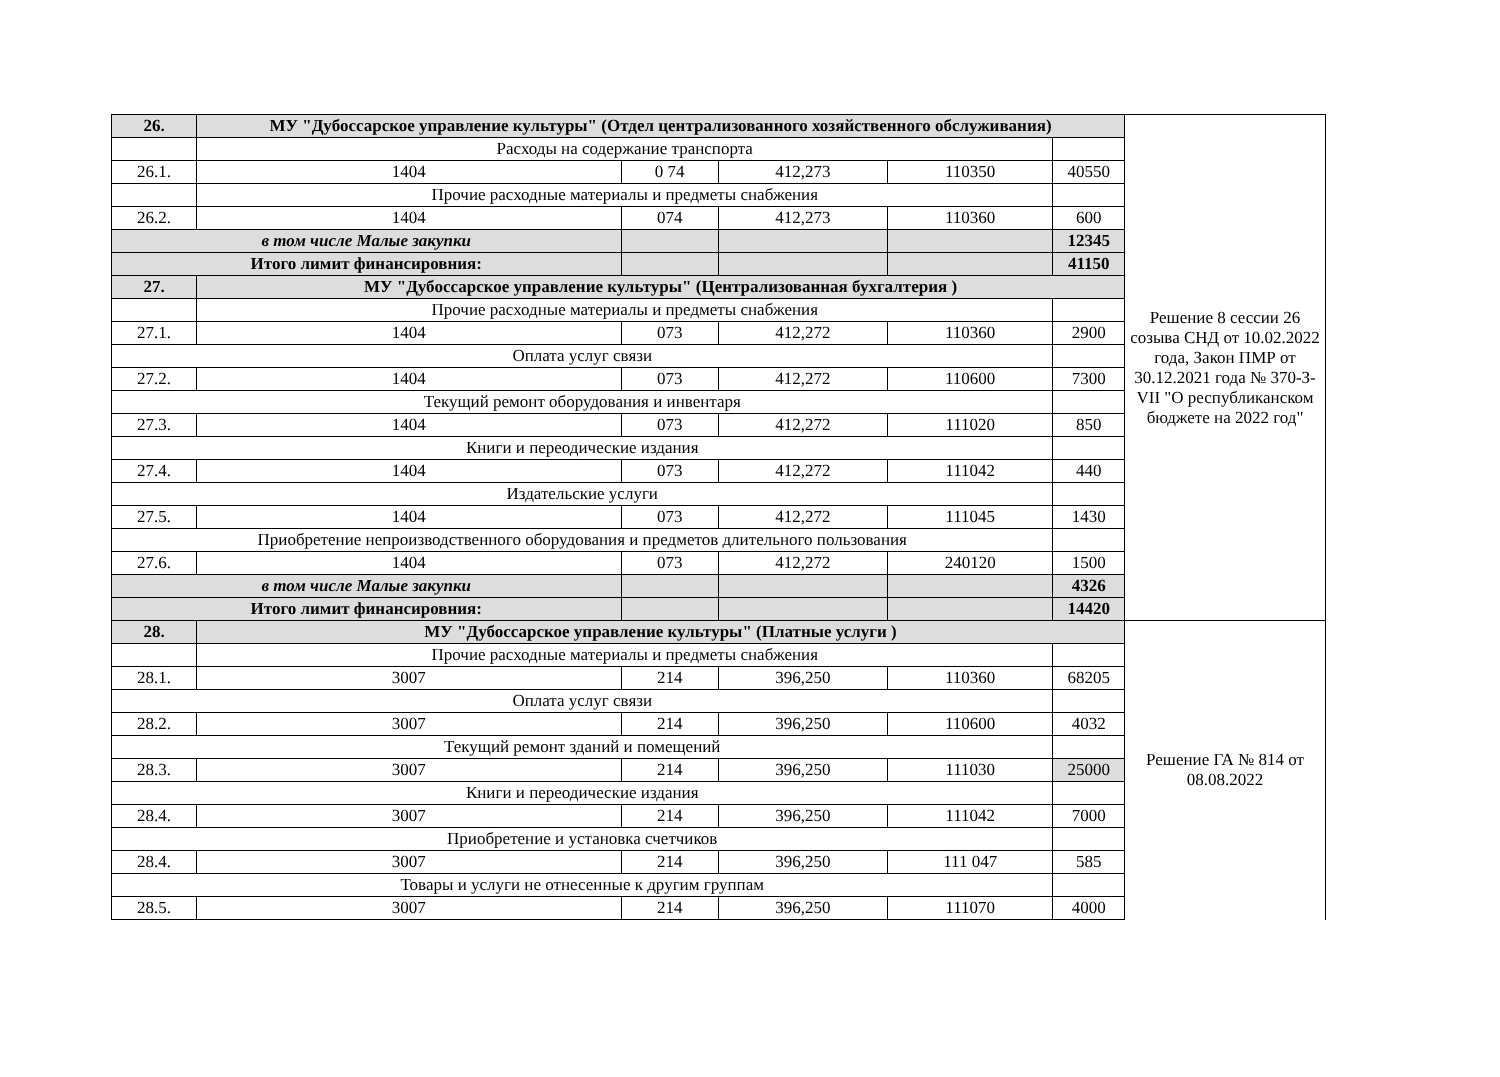| 26. | МУ "Дубоссарское управление культуры" (Отдел централизованного хозяйственного обслуживания) | | | | | Решение 8 сессии 26 созыва СНД от 10.02.2022 года, Закон ПМР от 30.12.2021 года № 370-З-VII "О республиканском бюджете на 2022 год" |
| | Расходы на содержание транспорта | | | | | |
| 26.1. | 1404 | 0 74 | 412,273 | 110350 | 40550 | |
| | Прочие расходные материалы и предметы снабжения | | | | | |
| 26.2. | 1404 | 074 | 412,273 | 110360 | 600 | |
| в том числе Малые закупки | | | | | 12345 | |
| Итого лимит финансировния: | | | | | 41150 | |
| 27. | МУ "Дубоссарское управление культуры" (Централизованная бухгалтерия ) | | | | | |
| | Прочие расходные материалы и предметы снабжения | | | | | |
| 27.1. | 1404 | 073 | 412,272 | 110360 | 2900 | |
| Оплата услуг связи | | | | | | |
| 27.2. | 1404 | 073 | 412,272 | 110600 | 7300 | |
| Текущий ремонт оборудования и инвентаря | | | | | | |
| 27.3. | 1404 | 073 | 412,272 | 111020 | 850 | |
| Книги и переодические издания | | | | | | |
| 27.4. | 1404 | 073 | 412,272 | 111042 | 440 | |
| Издательские услуги | | | | | | |
| 27.5. | 1404 | 073 | 412,272 | 111045 | 1430 | |
| Приобретение непроизводственного оборудования и предметов длительного пользования | | | | | | |
| 27.6. | 1404 | 073 | 412,272 | 240120 | 1500 | |
| в том числе Малые закупки | | | | | 4326 | |
| Итого лимит финансировния: | | | | | 14420 | |
| 28. | МУ "Дубоссарское управление культуры" (Платные услуги ) | | | | | Решение ГА № 814 от 08.08.2022 |
| | Прочие расходные материалы и предметы снабжения | | | | | |
| 28.1. | 3007 | 214 | 396,250 | 110360 | 68205 | |
| Оплата услуг связи | | | | | | |
| 28.2. | 3007 | 214 | 396,250 | 110600 | 4032 | |
| Текущий ремонт зданий и помещений | | | | | | |
| 28.3. | 3007 | 214 | 396,250 | 111030 | 25000 | |
| Книги и переодические издания | | | | | | |
| 28.4. | 3007 | 214 | 396,250 | 111042 | 7000 | |
| Приобретение и установка счетчиков | | | | | | |
| 28.4. | 3007 | 214 | 396,250 | 111 047 | 585 | |
| Товары и услуги не отнесенные к другим группам | | | | | | |
| 28.5. | 3007 | 214 | 396,250 | 111070 | 4000 | |